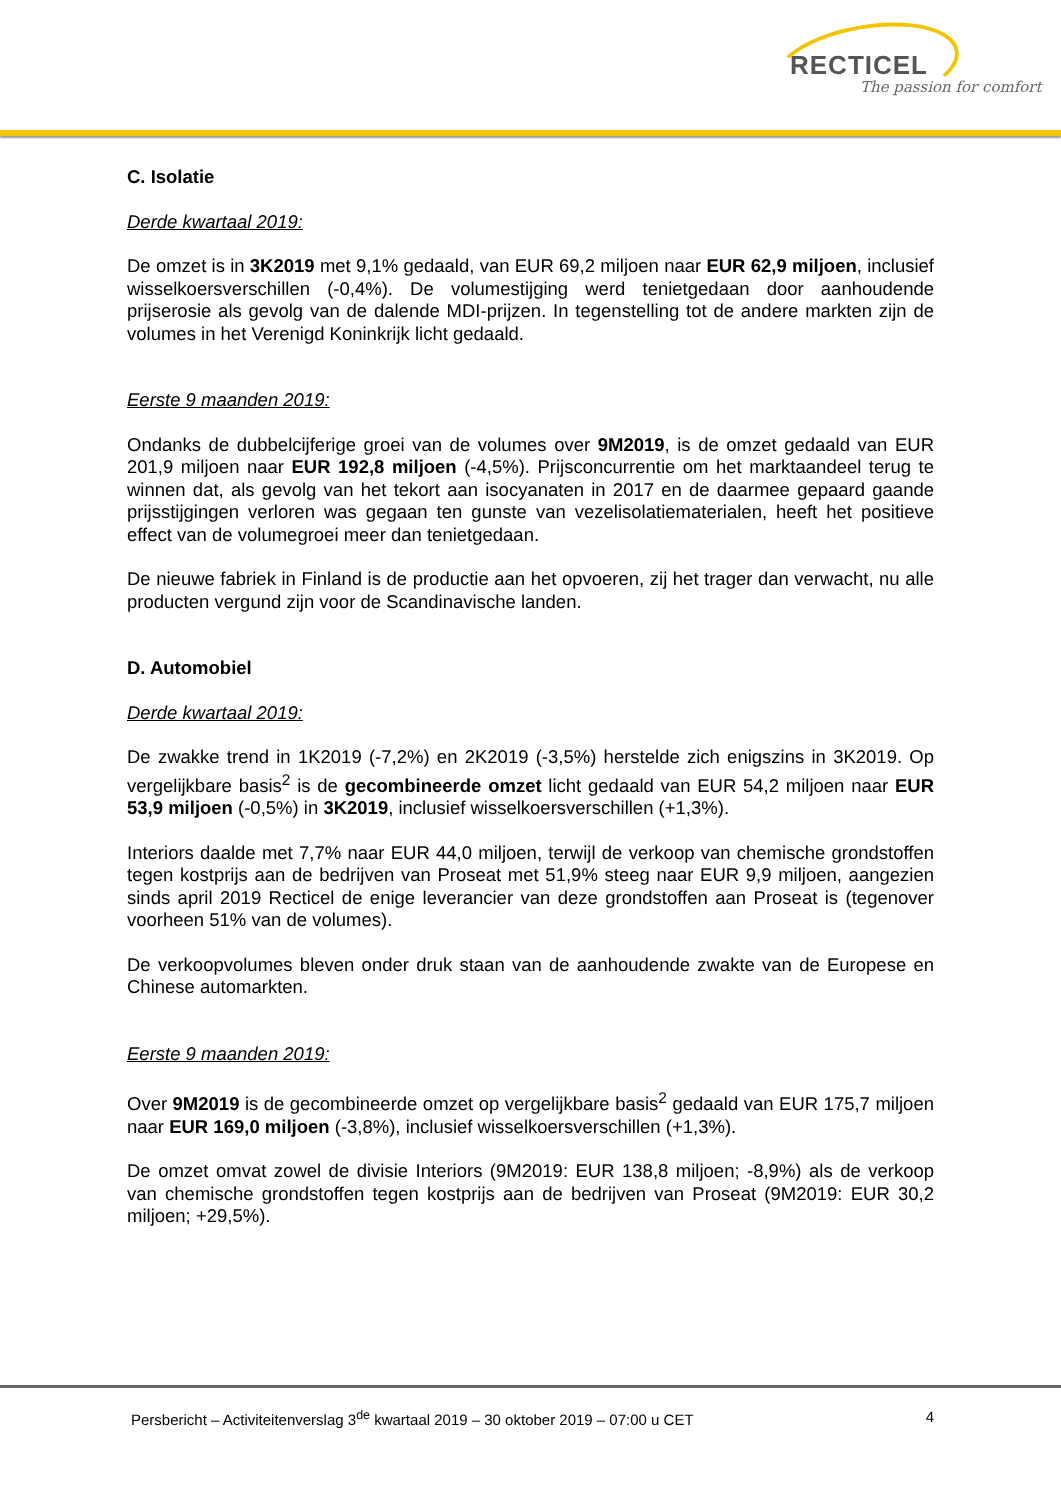RECTICEL
The passion for comfort
C. Isolatie
Derde kwartaal 2019:
De omzet is in 3K2019 met 9,1% gedaald, van EUR 69,2 miljoen naar EUR 62,9 miljoen, inclusief wisselkoersverschillen (-0,4%). De volumestijging werd tenietgedaan door aanhoudende prijserosie als gevolg van de dalende MDI-prijzen. In tegenstelling tot de andere markten zijn de volumes in het Verenigd Koninkrijk licht gedaald.
Eerste 9 maanden 2019:
Ondanks de dubbelcijferige groei van de volumes over 9M2019, is de omzet gedaald van EUR 201,9 miljoen naar EUR 192,8 miljoen (-4,5%). Prijsconcurrentie om het marktaandeel terug te winnen dat, als gevolg van het tekort aan isocyanaten in 2017 en de daarmee gepaard gaande prijsstijgingen verloren was gegaan ten gunste van vezelisolatiematerialen, heeft het positieve effect van de volumegroei meer dan tenietgedaan.
De nieuwe fabriek in Finland is de productie aan het opvoeren, zij het trager dan verwacht, nu alle producten vergund zijn voor de Scandinavische landen.
D. Automobiel
Derde kwartaal 2019:
De zwakke trend in 1K2019 (-7,2%) en 2K2019 (-3,5%) herstelde zich enigszins in 3K2019. Op vergelijkbare basis<sup>2</sup> is de gecombineerde omzet licht gedaald van EUR 54,2 miljoen naar EUR 53,9 miljoen (-0,5%) in 3K2019, inclusief wisselkoersverschillen (+1,3%).
Interiors daalde met 7,7% naar EUR 44,0 miljoen, terwijl de verkoop van chemische grondstoffen tegen kostprijs aan de bedrijven van Proseat met 51,9% steeg naar EUR 9,9 miljoen, aangezien sinds april 2019 Recticel de enige leverancier van deze grondstoffen aan Proseat is (tegenover voorheen 51% van de volumes).
De verkoopvolumes bleven onder druk staan van de aanhoudende zwakte van de Europese en Chinese automarkten.
Eerste 9 maanden 2019:
Over 9M2019 is de gecombineerde omzet op vergelijkbare basis<sup>2</sup> gedaald van EUR 175,7 miljoen naar EUR 169,0 miljoen (-3,8%), inclusief wisselkoersverschillen (+1,3%).
De omzet omvat zowel de divisie Interiors (9M2019: EUR 138,8 miljoen; -8,9%) als de verkoop van chemische grondstoffen tegen kostprijs aan de bedrijven van Proseat (9M2019: EUR 30,2 miljoen; +29,5%).
Persbericht – Activiteitenverslag 3<sup>de</sup> kwartaal 2019 – 30 oktober 2019 – 07:00 u CET 4